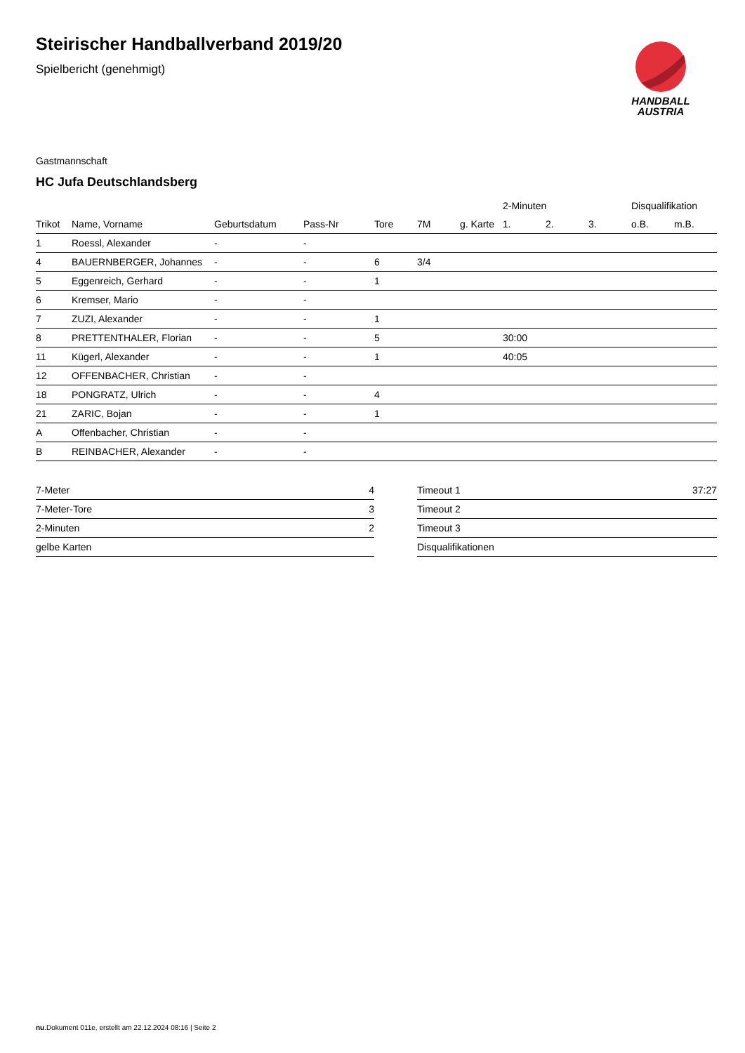HANDBALL
AUSTRIA
Steirischer Handballverband 2019/20
Spielbericht (genehmigt)
Gastmannschaft
HC Jufa Deutschlandsberg
| | | | | | | | 2-Minuten | | | Disqualifikation | |
| --- | --- | --- | --- | --- | --- | --- | --- | --- | --- | --- | --- |
| Trikot | Name, Vorname | Geburtsdatum | Pass-Nr | Tore | 7M | g. Karte | 1. | 2. | 3. | o.B. | m.B. |
| 1 | Roessl, Alexander | - | - | | | | | | | | |
| 4 | BAUERNBERGER, Johannes | - | - | 6 | 3/4 | | | | | | |
| 5 | Eggenreich, Gerhard | - | - | 1 | | | | | | | |
| 6 | Kremser, Mario | - | - | | | | | | | | |
| 7 | ZUZI, Alexander | - | - | 1 | | | | | | | |
| 8 | PRETTENTHALER, Florian | - | - | 5 | | | 30:00 | | | | |
| 11 | Kügerl, Alexander | - | - | 1 | | | 40:05 | | | | |
| 12 | OFFENBACHER, Christian | - | - | | | | | | | | |
| 18 | PONGRATZ, Ulrich | - | - | 4 | | | | | | | |
| 21 | ZARIC, Bojan | - | - | 1 | | | | | | | |
| A | Offenbacher, Christian | - | - | | | | | | | | |
| B | REINBACHER, Alexander | - | - | | | | | | | | |
| 7-Meter | 4 |
| 7-Meter-Tore | 3 |
| 2-Minuten | 2 |
| gelbe Karten | |
| Timeout 1 | 37:27 |
| Timeout 2 | |
| Timeout 3 | |
| Disqualifikationen | |
nu.Dokument 011e, erstellt am 22.12.2024 08:16 | Seite 2